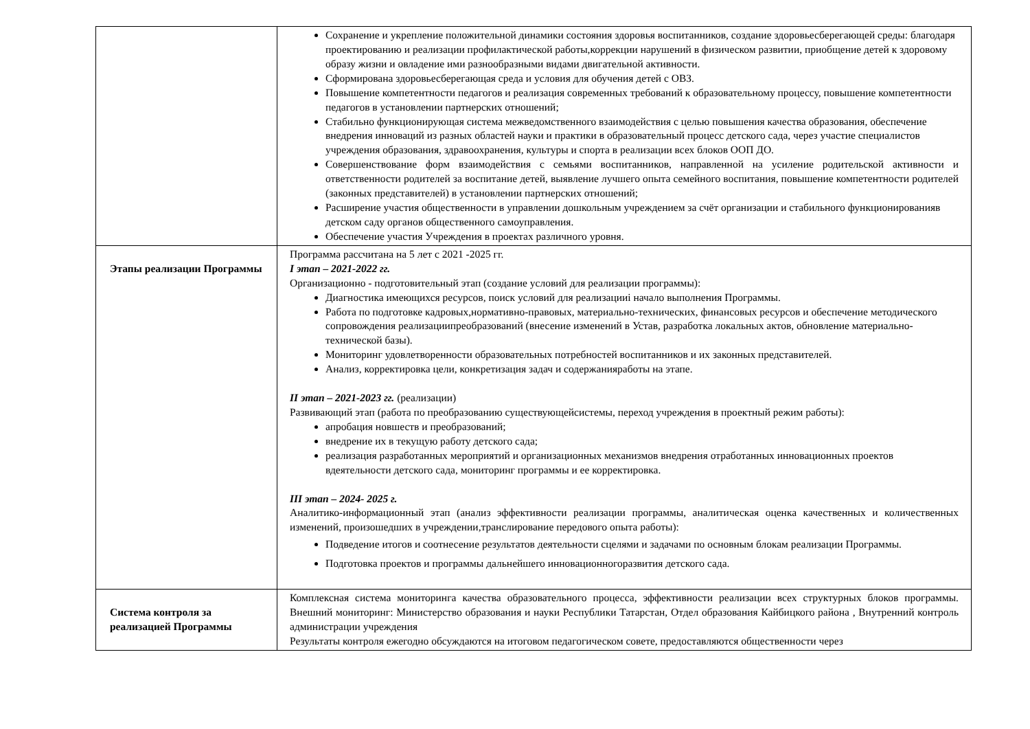| | Сохранение и укрепление положительной динамики состояния здоровья воспитанников, создание здоровьесберегающей среды: благодаря проектированию и реализации профилактической работы,коррекции нарушений в физическом развитии, приобщение детей к здоровому образу жизни и овладение ими разнообразными видами двигательной активности. Сформирована здоровьесберегающая среда и условия для обучения детей с ОВЗ. Повышение компетентности педагогов и реализация современных требований к образовательному процессу, повышение компетентности педагогов в установлении партнерских отношений; Стабильно функционирующая система межведомственного взаимодействия с целью повышения качества образования, обеспечение внедрения инноваций из разных областей науки и практики в образовательный процесс детского сада, через участие специалистов учреждения образования, здравоохранения, культуры и спорта в реализации всех блоков ООП ДО. Совершенствование форм взаимодействия с семьями воспитанников, направленной на усиление родительской активности и ответственности родителей за воспитание детей, выявление лучшего опыта семейного воспитания, повышение компетентности родителей (законных представителей) в установлении партнерских отношений; Расширение участия общественности в управлении дошкольным учреждением за счёт организации и стабильного функционированияв детском саду органов общественного самоуправления. Обеспечение участия Учреждения в проектах различного уровня. |
| Этапы реализации Программы | Программа рассчитана на 5 лет с 2021 -2025 гг. I этап – 2021-2022 гг. Организационно - подготовительный этап (создание условий для реализации программы): Диагностика имеющихся ресурсов, поиск условий для реализацииi начало выполнения Программы. Работа по подготовке кадровых,нормативно-правовых, материально-технических, финансовых ресурсов и обеспечение методического сопровождения реализациипреобразований (внесение изменений в Устав, разработка локальных актов, обновление материально- технической базы). Мониторинг удовлетворенности образовательных потребностей воспитанников и их законных представителей. Анализ, корректировка цели, конкретизация задач и содержанияработы на этапе. II этап – 2021-2023 гг. (реализации) Развивающий этап (работа по преобразованию существующейсистемы, переход учреждения в проектный режим работы): апробация новшеств и преобразований; внедрение их в текущую работу детского сада; реализация разработанных мероприятий и организационных механизмов внедрения отработанных инновационных проектов вдеятельности детского сада, мониторинг программы и ее корректировка. III этап – 2024- 2025 г. Аналитико-информационный этап (анализ эффективности реализации программы, аналитическая оценка качественных и количественных изменений, произошедших в учреждении,транслирование передового опыта работы): Подведение итогов и соотнесение результатов деятельности сцелями и задачами по основным блокам реализации Программы. Подготовка проектов и программы дальнейшего инновационногоразвития детского сада. |
| Система контроля за реализацией Программы | Комплексная система мониторинга качества образовательного процесса, эффективности реализации всех структурных блоков программы. Внешний мониторинг: Министерство образования и науки Республики Татарстан, Отдел образования Кайбицкого района , Внутренний контроль администрации учреждения Результаты контроля ежегодно обсуждаются на итоговом педагогическом совете, предоставляются общественности через |